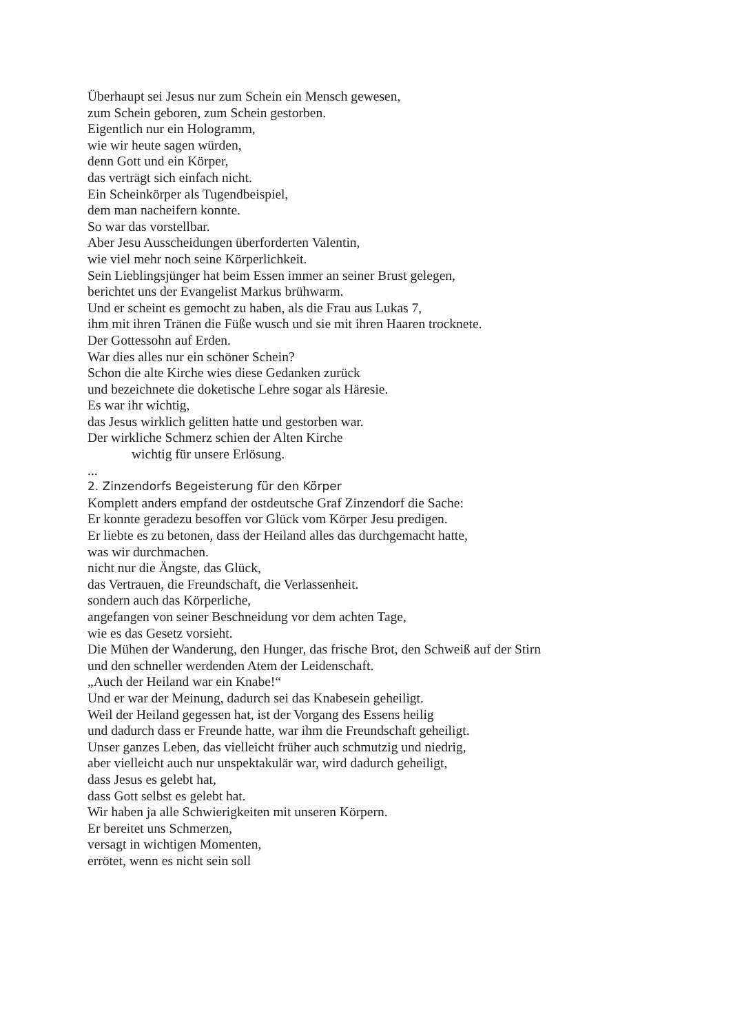Überhaupt sei Jesus nur zum Schein ein Mensch gewesen,
zum Schein geboren, zum Schein gestorben.
Eigentlich nur ein Hologramm,
wie wir heute sagen würden,
denn Gott und ein Körper,
das verträgt sich einfach nicht.
Ein Scheinkörper als Tugendbeispiel,
dem man nacheifern konnte.
So war das vorstellbar.
Aber Jesu Ausscheidungen überforderten Valentin,
wie viel mehr noch seine Körperlichkeit.
Sein Lieblingsjünger hat beim Essen immer an seiner Brust gelegen,
berichtet uns der Evangelist Markus brühwarm.
Und er scheint es gemocht zu haben, als die Frau aus Lukas 7,
ihm mit ihren Tränen die Füße wusch und sie mit ihren Haaren trocknete.
Der Gottessohn auf Erden.
War dies alles nur ein schöner Schein?
Schon die alte Kirche wies diese Gedanken zurück
und bezeichnete die doketische Lehre sogar als Häresie.
Es war ihr wichtig,
das Jesus wirklich gelitten hatte und gestorben war.
Der wirkliche Schmerz schien der Alten Kirche
wichtig für unsere Erlösung.
...
2. Zinzendorfs Begeisterung für den Körper
Komplett anders empfand der ostdeutsche Graf Zinzendorf die Sache:
Er konnte geradezu besoffen vor Glück vom Körper Jesu predigen.
Er liebte es zu betonen, dass der Heiland alles das durchgemacht hatte,
was wir durchmachen.
nicht nur die Ängste, das Glück,
das Vertrauen, die Freundschaft, die Verlassenheit.
sondern auch das Körperliche,
angefangen von seiner Beschneidung vor dem achten Tage,
wie es das Gesetz vorsieht.
Die Mühen der Wanderung, den Hunger, das frische Brot, den Schweiß auf der Stirn
und den schneller werdenden Atem der Leidenschaft.
„Auch der Heiland war ein Knabe!“
Und er war der Meinung, dadurch sei das Knabesein geheiligt.
Weil der Heiland gegessen hat, ist der Vorgang des Essens heilig
und dadurch dass er Freunde hatte, war ihm die Freundschaft geheiligt.
Unser ganzes Leben, das vielleicht früher auch schmutzig und niedrig,
aber vielleicht auch nur unspektakulär war, wird dadurch geheiligt,
dass Jesus es gelebt hat,
dass Gott selbst es gelebt hat.
Wir haben ja alle Schwierigkeiten mit unseren Körpern.
Er bereitet uns Schmerzen,
versagt in wichtigen Momenten,
errötet, wenn es nicht sein soll